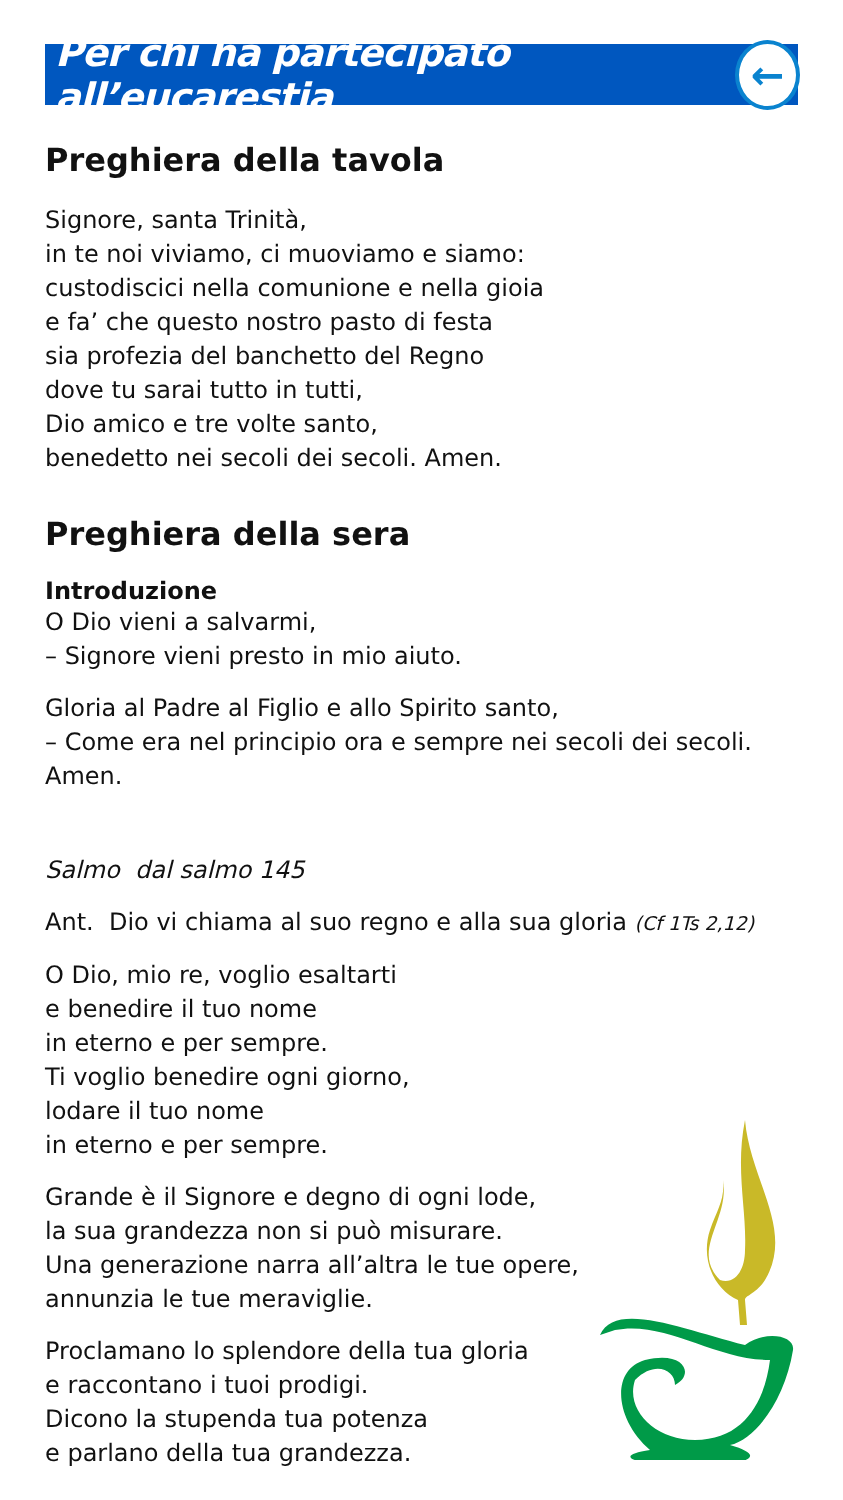Per chi ha partecipato all’eucarestia
←
Preghiera della tavola
Signore, santa Trinità,
in te noi viviamo, ci muoviamo e siamo:
custodiscici nella comunione e nella gioia
e fa’ che questo nostro pasto di festa
sia profezia del banchetto del Regno
dove tu sarai tutto in tutti,
Dio amico e tre volte santo,
benedetto nei secoli dei secoli. Amen.
Preghiera della sera
Introduzione
O Dio vieni a salvarmi,
– Signore vieni presto in mio aiuto.
Gloria al Padre al Figlio e allo Spirito santo,
– Come era nel principio ora e sempre nei secoli dei secoli. Amen.
Salmo dal salmo 145
Ant. Dio vi chiama al suo regno e alla sua gloria (Cf 1Ts 2,12)
O Dio, mio re, voglio esaltarti
e benedire il tuo nome
in eterno e per sempre.
Ti voglio benedire ogni giorno,
lodare il tuo nome
in eterno e per sempre.
Grande è il Signore e degno di ogni lode,
la sua grandezza non si può misurare.
Una generazione narra all’altra le tue opere,
annunzia le tue meraviglie.
Proclamano lo splendore della tua gloria
e raccontano i tuoi prodigi.
Dicono la stupenda tua potenza
e parlano della tua grandezza.